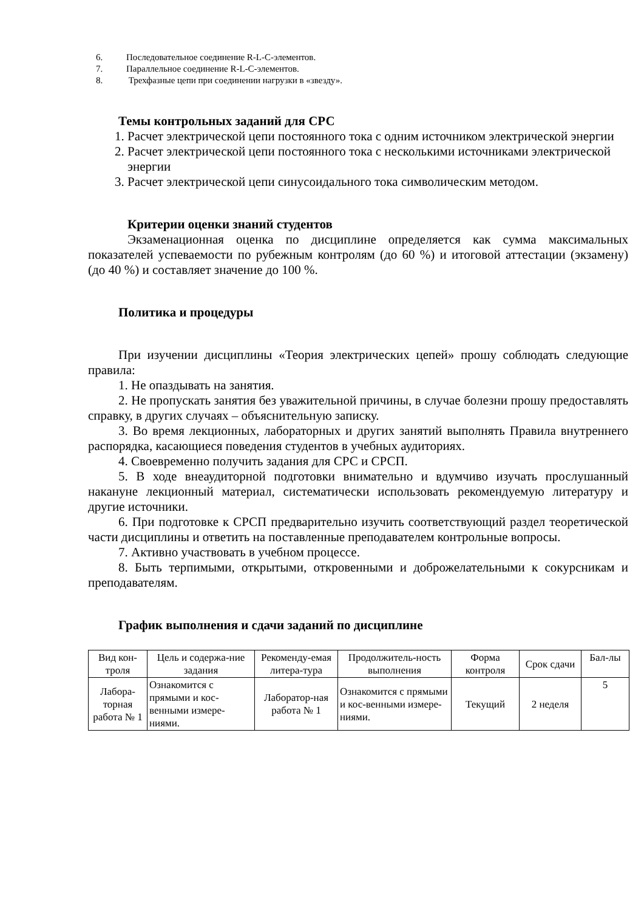6. Последовательное соединение R-L-C-элементов.
7. Параллельное соединение R-L-C-элементов.
8. Трехфазные цепи при соединении нагрузки в «звезду».
Темы контрольных заданий для СРС
1. Расчет электрической цепи постоянного тока с одним источником электрической энергии
2. Расчет электрической цепи постоянного тока с несколькими источниками электрической энергии
3. Расчет электрической цепи синусоидального тока символическим методом.
Критерии оценки знаний студентов
Экзаменационная оценка по дисциплине определяется как сумма максимальных показателей успеваемости по рубежным контролям (до 60 %) и итоговой аттестации (экзамену) (до 40 %) и составляет значение до 100 %.
Политика и процедуры
При изучении дисциплины «Теория электрических цепей» прошу соблюдать следующие правила:
1. Не опаздывать на занятия.
2. Не пропускать занятия без уважительной причины, в случае болезни прошу предоставлять справку, в других случаях – объяснительную записку.
3. Во время лекционных, лабораторных и других занятий выполнять Правила внутреннего распорядка, касающиеся поведения студентов в учебных аудиториях.
4. Своевременно получить задания для СРС и СРСП.
5. В ходе внеаудиторной подготовки внимательно и вдумчиво изучать прослушанный накануне лекционный материал, систематически использовать рекомендуемую литературу и другие источники.
6. При подготовке к СРСП предварительно изучить соответствующий раздел теоретической части дисциплины и ответить на поставленные преподавателем контрольные вопросы.
7. Активно участвовать в учебном процессе.
8. Быть терпимыми, открытыми, откровенными и доброжелательными к сокурсникам и преподавателям.
График выполнения и сдачи заданий по дисциплине
| Вид кон-троля | Цель и содержа-ние задания | Рекоменду-емая литера-тура | Продолжитель-ность выполнения | Форма контроля | Срок сдачи | Бал-лы |
| Лабора-торная работа № 1 | Ознакомится с прямыми и кос-венными измере-ниями. | Лаборатор-ная работа № 1 | Ознакомится с прямыми и кос-венными измере-ниями. | Текущий | 2 неделя | 5 |